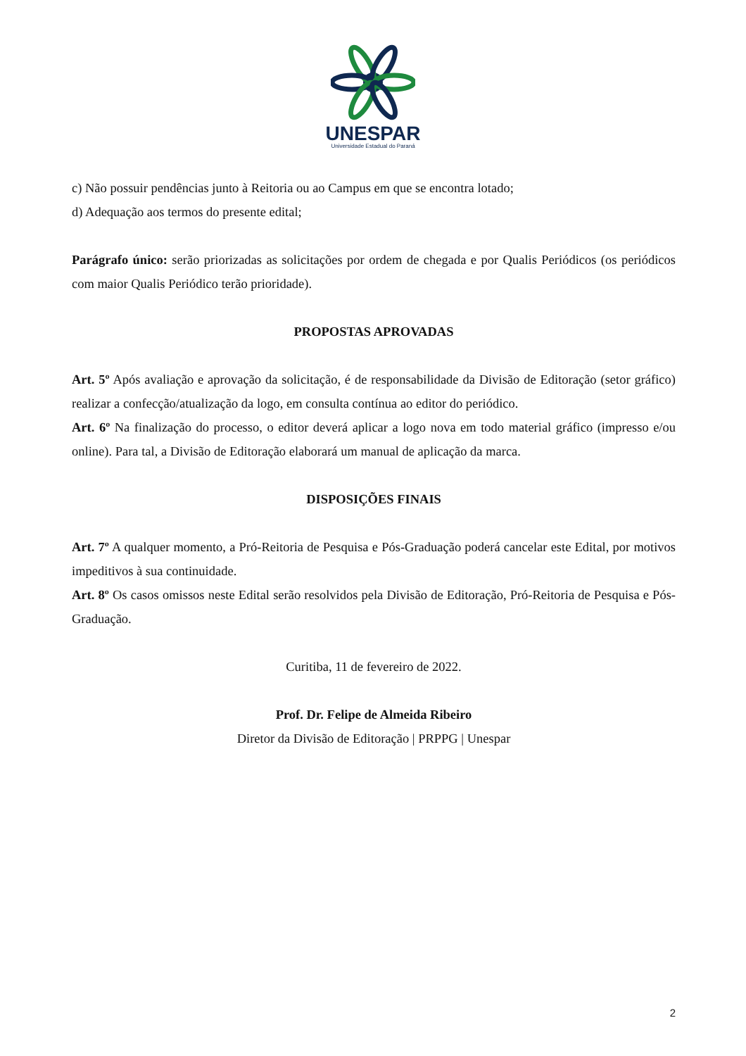UNESPAR
Universidade Estadual do Paraná
c) Não possuir pendências junto à Reitoria ou ao Campus em que se encontra lotado;
d) Adequação aos termos do presente edital;
Parágrafo único: serão priorizadas as solicitações por ordem de chegada e por Qualis Periódicos (os periódicos com maior Qualis Periódico terão prioridade).
PROPOSTAS APROVADAS
Art. 5º Após avaliação e aprovação da solicitação, é de responsabilidade da Divisão de Editoração (setor gráfico) realizar a confecção/atualização da logo, em consulta contínua ao editor do periódico.
Art. 6º Na finalização do processo, o editor deverá aplicar a logo nova em todo material gráfico (impresso e/ou online). Para tal, a Divisão de Editoração elaborará um manual de aplicação da marca.
DISPOSIÇÕES FINAIS
Art. 7º A qualquer momento, a Pró-Reitoria de Pesquisa e Pós-Graduação poderá cancelar este Edital, por motivos impeditivos à sua continuidade.
Art. 8º Os casos omissos neste Edital serão resolvidos pela Divisão de Editoração, Pró-Reitoria de Pesquisa e Pós-Graduação.
Curitiba, 11 de fevereiro de 2022.
Prof. Dr. Felipe de Almeida Ribeiro
Diretor da Divisão de Editoração | PRPPG | Unespar
2